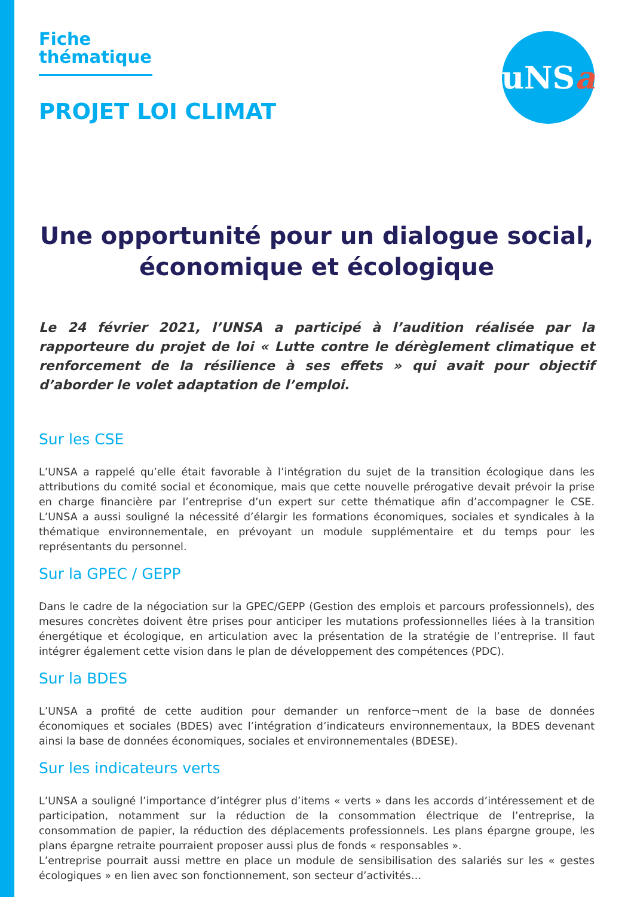Fiche thématique
PROJET LOI CLIMAT
uNS a
Une opportunité pour un dialogue social, économique et écologique
Le 24 février 2021, l’UNSA a participé à l’audition réalisée par la rapporteure du projet de loi « Lutte contre le dérèglement climatique et renforcement de la résilience à ses effets » qui avait pour objectif d’aborder le volet adaptation de l’emploi.
Sur les CSE
L’UNSA a rappelé qu’elle était favorable à l’intégration du sujet de la transition écologique dans les attributions du comité social et économique, mais que cette nouvelle prérogative devait prévoir la prise en charge financière par l’entreprise d’un expert sur cette thématique afin d’accompagner le CSE. L’UNSA a aussi souligné la nécessité d’élargir les formations économiques, sociales et syndicales à la thématique environnementale, en prévoyant un module supplémentaire et du temps pour les représentants du personnel.
Sur la GPEC / GEPP
Dans le cadre de la négociation sur la GPEC/GEPP (Gestion des emplois et parcours professionnels), des mesures concrètes doivent être prises pour anticiper les mutations professionnelles liées à la transition énergétique et écologique, en articulation avec la présentation de la stratégie de l’entreprise. Il faut intégrer également cette vision dans le plan de développement des compétences (PDC).
Sur la BDES
L’UNSA a profité de cette audition pour demander un renforce¬ment de la base de données économiques et sociales (BDES) avec l’intégration d’indicateurs environnementaux, la BDES devenant ainsi la base de données économiques, sociales et environnementales (BDESE).
Sur les indicateurs verts
L’UNSA a souligné l’importance d’intégrer plus d’items « verts » dans les accords d’intéressement et de participation, notamment sur la réduction de la consommation électrique de l’entreprise, la consommation de papier, la réduction des déplacements professionnels. Les plans épargne groupe, les plans épargne retraite pourraient proposer aussi plus de fonds « responsables ».
L’entreprise pourrait aussi mettre en place un module de sensibilisation des salariés sur les « gestes écologiques » en lien avec son fonctionnement, son secteur d’activités…